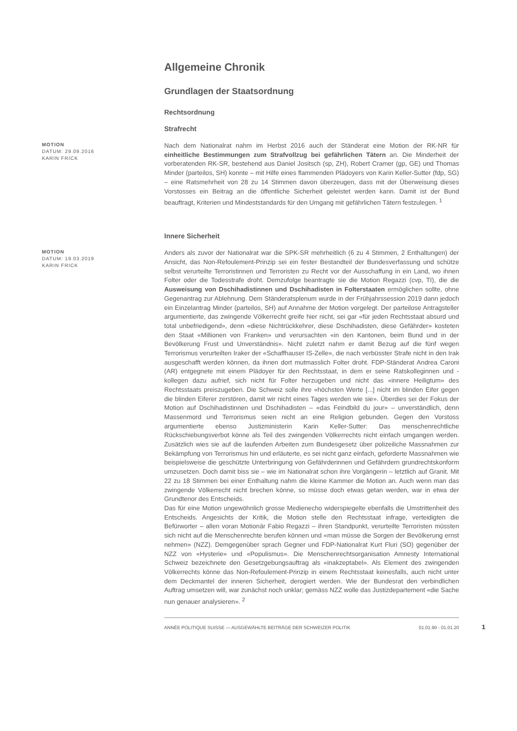Allgemeine Chronik
Grundlagen der Staatsordnung
Rechtsordnung
Strafrecht
MOTION
DATUM: 29.09.2016
KARIN FRICK
Nach dem Nationalrat nahm im Herbst 2016 auch der Ständerat eine Motion der RK-NR für einheitliche Bestimmungen zum Strafvollzug bei gefährlichen Tätern an. Die Minderheit der vorberatenden RK-SR, bestehend aus Daniel Jositsch (sp, ZH), Robert Cramer (gp, GE) und Thomas Minder (parteilos, SH) konnte – mit Hilfe eines flammenden Plädoyers von Karin Keller-Sutter (fdp, SG) – eine Ratsmehrheit von 28 zu 14 Stimmen davon überzeugen, dass mit der Überweisung dieses Vorstosses ein Beitrag an die öffentliche Sicherheit geleistet werden kann. Damit ist der Bund beauftragt, Kriterien und Mindeststandards für den Umgang mit gefährlichen Tätern festzulegen. <sup>1</sup>
Innere Sicherheit
MOTION
DATUM: 19.03.2019
KARIN FRICK
Anders als zuvor der Nationalrat war die SPK-SR mehrheitlich (6 zu 4 Stimmen, 2 Enthaltungen) der Ansicht, das Non-Refoulement-Prinzip sei ein fester Bestandteil der Bundesverfassung und schütze selbst verurteilte Terroristinnen und Terroristen zu Recht vor der Ausschaffung in ein Land, wo ihnen Folter oder die Todesstrafe droht. Demzufolge beantragte sie die Motion Regazzi (cvp, TI), die die Ausweisung von Dschihadistinnen und Dschihadisten in Folterstaaten ermöglichen sollte, ohne Gegenantrag zur Ablehnung. Dem Ständeratsplenum wurde in der Frühjahrssession 2019 dann jedoch ein Einzelantrag Minder (parteilos, SH) auf Annahme der Motion vorgelegt. Der parteilose Antragsteller argumentierte, das zwingende Völkerrecht greife hier nicht, sei gar «für jeden Rechtsstaat absurd und total unbefriedigend», denn «diese Nichtrückkehrer, diese Dschihadisten, diese Gefährder» kosteten den Staat «Millionen von Franken» und verursachten «in den Kantonen, beim Bund und in der Bevölkerung Frust und Unverständnis». Nicht zuletzt nahm er damit Bezug auf die fünf wegen Terrorismus verurteilten Iraker der «Schaffhauser IS-Zelle», die nach verbüsster Strafe nicht in den Irak ausgeschafft werden können, da ihnen dort mutmasslich Folter droht. FDP-Ständerat Andrea Caroni (AR) entgegnete mit einem Plädoyer für den Rechtsstaat, in dem er seine Ratskolleginnen und -kollegen dazu aufrief, sich nicht für Folter herzugeben und nicht das «innere Heiligtum» des Rechtsstaats preiszugeben. Die Schweiz solle ihre «höchsten Werte [...] nicht im blinden Eifer gegen die blinden Eiferer zerstören, damit wir nicht eines Tages werden wie sie». Überdies sei der Fokus der Motion auf Dschihadistinnen und Dschihadisten – «das Feindbild du jour» – unverständlich, denn Massenmord und Terrorismus seien nicht an eine Religion gebunden. Gegen den Vorstoss argumentierte ebenso Justizministerin Karin Keller-Sutter: Das menschenrechtliche Rückschiebungsverbot könne als Teil des zwingenden Völkerrechts nicht einfach umgangen werden. Zusätzlich wies sie auf die laufenden Arbeiten zum Bundesgesetz über polizeiliche Massnahmen zur Bekämpfung von Terrorismus hin und erläuterte, es sei nicht ganz einfach, geforderte Massnahmen wie beispielsweise die geschützte Unterbringung von Gefährderinnen und Gefährdern grundrechtskonform umzusetzen. Doch damit biss sie – wie im Nationalrat schon ihre Vorgängerin – letztlich auf Granit. Mit 22 zu 18 Stimmen bei einer Enthaltung nahm die kleine Kammer die Motion an. Auch wenn man das zwingende Völkerrecht nicht brechen könne, so müsse doch etwas getan werden, war in etwa der Grundtenor des Entscheids.
Das für eine Motion ungewöhnlich grosse Medienecho widerspiegelte ebenfalls die Umstrittenheit des Entscheids. Angesichts der Kritik, die Motion stelle den Rechtsstaat infrage, verteidigten die Befürworter – allen voran Motionär Fabio Regazzi – ihren Standpunkt, verurteilte Terroristen müssten sich nicht auf die Menschenrechte berufen können und «man müsse die Sorgen der Bevölkerung ernst nehmen» (NZZ). Demgegenüber sprach Gegner und FDP-Nationalrat Kurt Fluri (SO) gegenüber der NZZ von «Hysterie» und «Populismus». Die Menschenrechtsorganisation Amnesty International Schweiz bezeichnete den Gesetzgebungsauftrag als «inakzeptabel». Als Element des zwingenden Völkerrechts könne das Non-Refoulement-Prinzip in einem Rechtsstaat keinesfalls, auch nicht unter dem Deckmantel der inneren Sicherheit, derogiert werden. Wie der Bundesrat den verbindlichen Auftrag umsetzen will, war zunächst noch unklar; gemäss NZZ wolle das Justizdepartement «die Sache nun genauer analysieren». <sup>2</sup>
ANNÉE POLITIQUE SUISSE — AUSGEWÄHLTE BEITRÄGE DER SCHWEIZER POLITIK 01.01.90 - 01.01.20
1